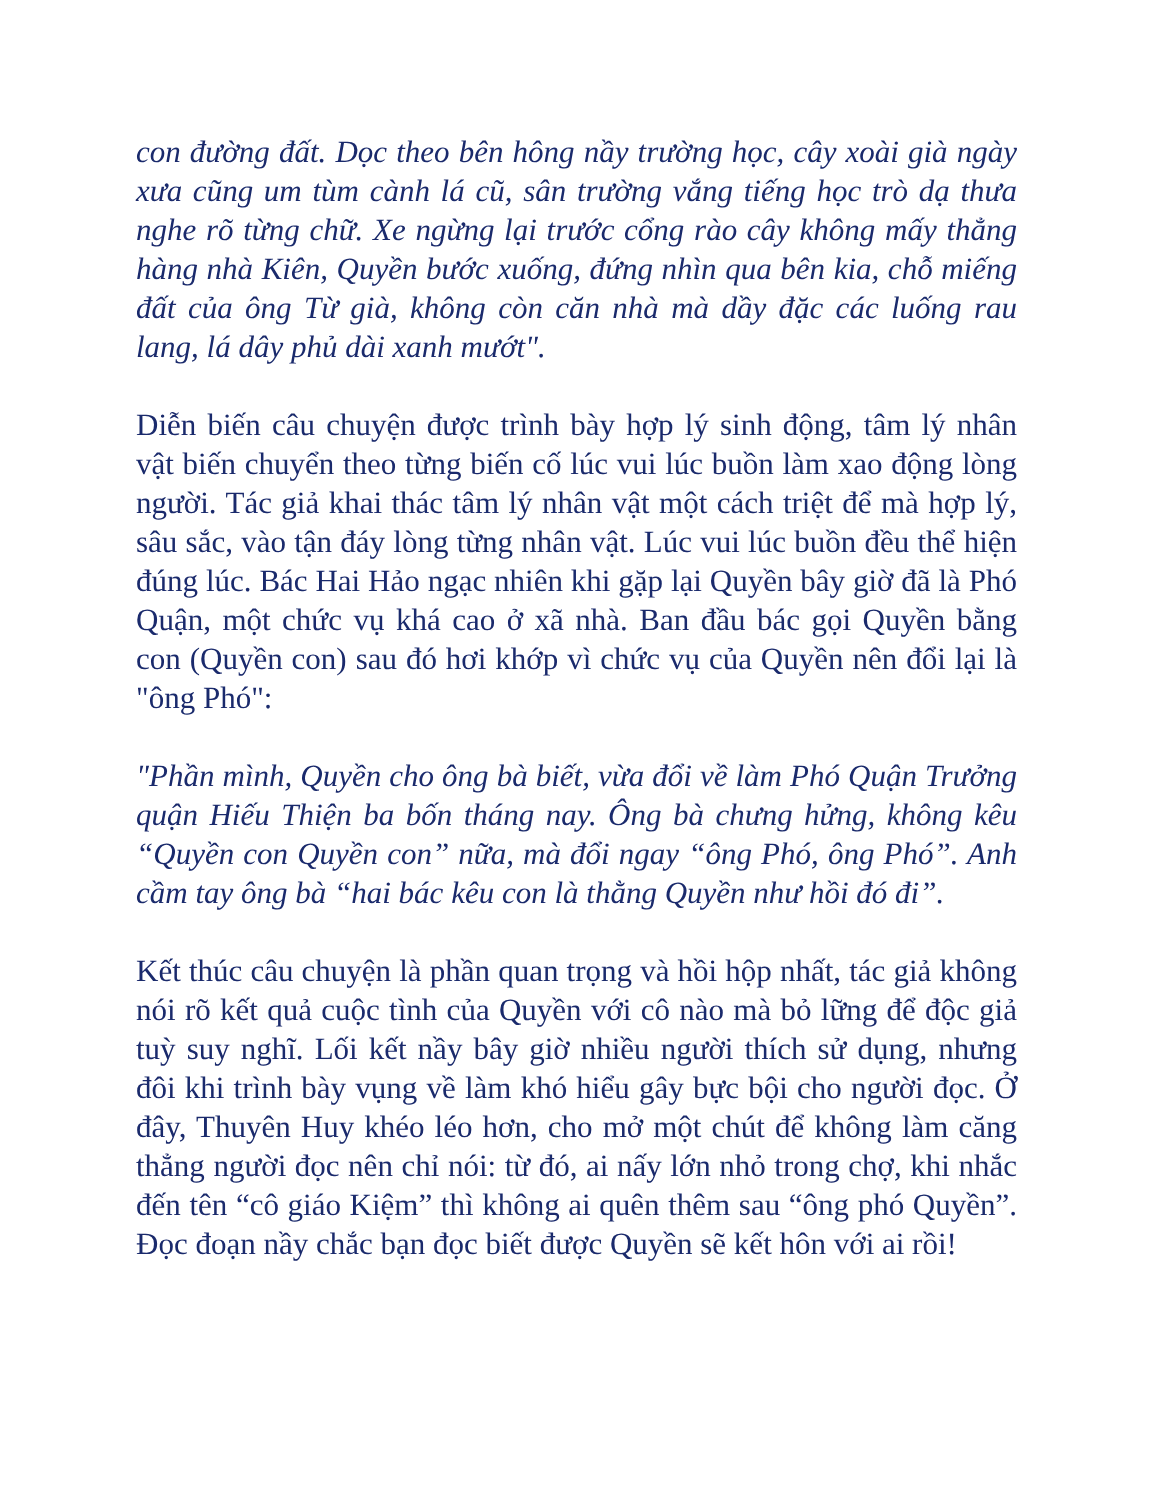con đường đất. Dọc theo bên hông nầy trường học, cây xoài già ngày xưa cũng um tùm cành lá cũ, sân trường vắng tiếng học trò dạ thưa nghe rõ từng chữ. Xe ngừng lại trước cổng rào cây không mấy thẳng hàng nhà Kiên, Quyền bước xuống, đứng nhìn qua bên kia, chỗ miếng đất của ông Từ già, không còn căn nhà mà dầy đặc các luống rau lang, lá dây phủ dài xanh mướt".
Diễn biến câu chuyện được trình bày hợp lý sinh động, tâm lý nhân vật biến chuyển theo từng biến cố lúc vui lúc buồn làm xao động lòng người. Tác giả khai thác tâm lý nhân vật một cách triệt để mà hợp lý, sâu sắc, vào tận đáy lòng từng nhân vật. Lúc vui lúc buồn đều thể hiện đúng lúc. Bác Hai Hảo ngạc nhiên khi gặp lại Quyền bây giờ đã là Phó Quận, một chức vụ khá cao ở xã nhà. Ban đầu bác gọi Quyền bằng con (Quyền con) sau đó hơi khớp vì chức vụ của Quyền nên đổi lại là "ông Phó":
"Phần mình, Quyền cho ông bà biết, vừa đổi về làm Phó Quận Trưởng quận Hiếu Thiện ba bốn tháng nay. Ông bà chưng hửng, không kêu “Quyền con Quyền con” nữa, mà đổi ngay “ông Phó, ông Phó”. Anh cầm tay ông bà “hai bác kêu con là thằng Quyền như hồi đó đi”.
Kết thúc câu chuyện là phần quan trọng và hồi hộp nhất, tác giả không nói rõ kết quả cuộc tình của Quyền với cô nào mà bỏ lững để độc giả tuỳ suy nghĩ. Lối kết nầy bây giờ nhiều người thích sử dụng, nhưng đôi khi trình bày vụng về làm khó hiểu gây bực bội cho người đọc. Ở đây, Thuyên Huy khéo léo hơn, cho mở một chút để không làm căng thẳng người đọc nên chỉ nói: từ đó, ai nấy lớn nhỏ trong chợ, khi nhắc đến tên “cô giáo Kiệm” thì không ai quên thêm sau “ông phó Quyền”. Đọc đoạn nầy chắc bạn đọc biết được Quyền sẽ kết hôn với ai rồi!